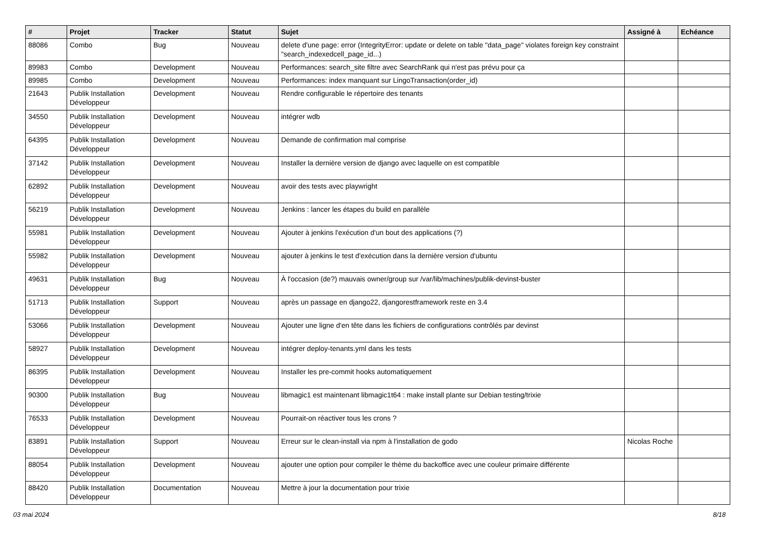| # | Projet | Tracker | Statut | Sujet | Assigné à | Echéance |
| --- | --- | --- | --- | --- | --- | --- |
| 88086 | Combo | Bug | Nouveau | delete d'une page: error (IntegrityError: update or delete on table "data_page" violates foreign key constraint "search_indexedcell_page_id...) | | |
| 89983 | Combo | Development | Nouveau | Performances: search_site filtre avec SearchRank qui n'est pas prévu pour ça | | |
| 89985 | Combo | Development | Nouveau | Performances: index manquant sur LingoTransaction(order_id) | | |
| 21643 | Publik Installation Développeur | Development | Nouveau | Rendre configurable le répertoire des tenants | | |
| 34550 | Publik Installation Développeur | Development | Nouveau | intégrer wdb | | |
| 64395 | Publik Installation Développeur | Development | Nouveau | Demande de confirmation mal comprise | | |
| 37142 | Publik Installation Développeur | Development | Nouveau | Installer la dernière version de django avec laquelle on est compatible | | |
| 62892 | Publik Installation Développeur | Development | Nouveau | avoir des tests avec playwright | | |
| 56219 | Publik Installation Développeur | Development | Nouveau | Jenkins : lancer les étapes du build en parallèle | | |
| 55981 | Publik Installation Développeur | Development | Nouveau | Ajouter à jenkins l'exécution d'un bout des applications (?) | | |
| 55982 | Publik Installation Développeur | Development | Nouveau | ajouter à jenkins le test d'exécution dans la dernière version d'ubuntu | | |
| 49631 | Publik Installation Développeur | Bug | Nouveau | À l'occasion (de?) mauvais owner/group sur /var/lib/machines/publik-devinst-buster | | |
| 51713 | Publik Installation Développeur | Support | Nouveau | après un passage en django22, djangorestframework reste en 3.4 | | |
| 53066 | Publik Installation Développeur | Development | Nouveau | Ajouter une ligne d'en tête dans les fichiers de configurations contrôlés par devinst | | |
| 58927 | Publik Installation Développeur | Development | Nouveau | intégrer deploy-tenants.yml dans les tests | | |
| 86395 | Publik Installation Développeur | Development | Nouveau | Installer les pre-commit hooks automatiquement | | |
| 90300 | Publik Installation Développeur | Bug | Nouveau | libmagic1 est maintenant libmagic1t64 : make install plante sur Debian testing/trixie | | |
| 76533 | Publik Installation Développeur | Development | Nouveau | Pourrait-on réactiver tous les crons ? | | |
| 83891 | Publik Installation Développeur | Support | Nouveau | Erreur sur le clean-install via npm à l'installation de godo | Nicolas Roche | |
| 88054 | Publik Installation Développeur | Development | Nouveau | ajouter une option pour compiler le thème du backoffice avec une couleur primaire différente | | |
| 88420 | Publik Installation Développeur | Documentation | Nouveau | Mettre à jour la documentation pour trixie | | |
03 mai 2024 8/18